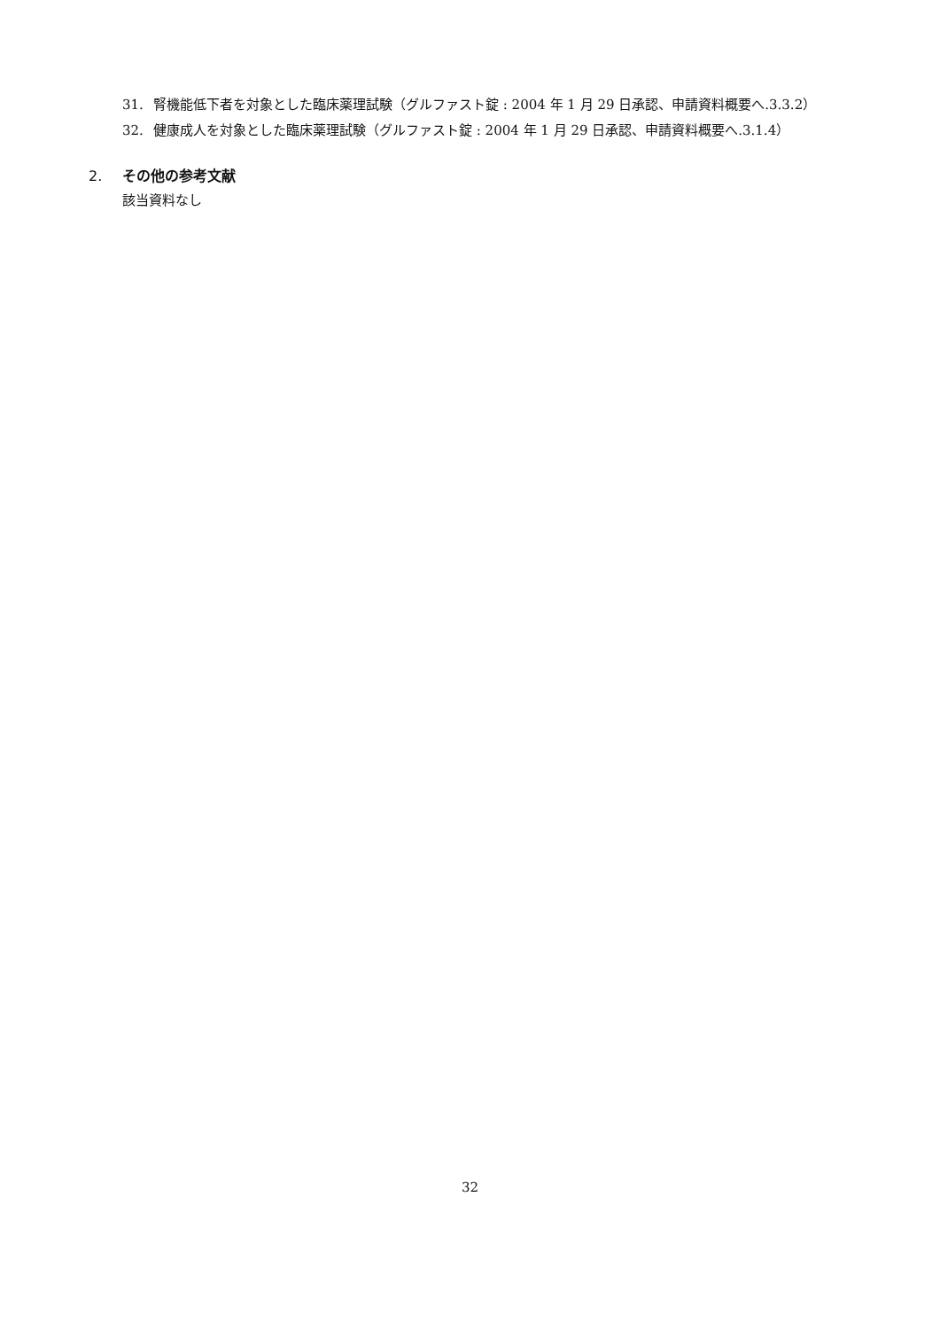31. 腎機能低下者を対象とした臨床薬理試験（グルファスト錠 : 2004 年 1 月 29 日承認、申請資料概要へ.3.3.2）
32. 健康成人を対象とした臨床薬理試験（グルファスト錠 : 2004 年 1 月 29 日承認、申請資料概要へ.3.1.4）
2. その他の参考文献
該当資料なし
32